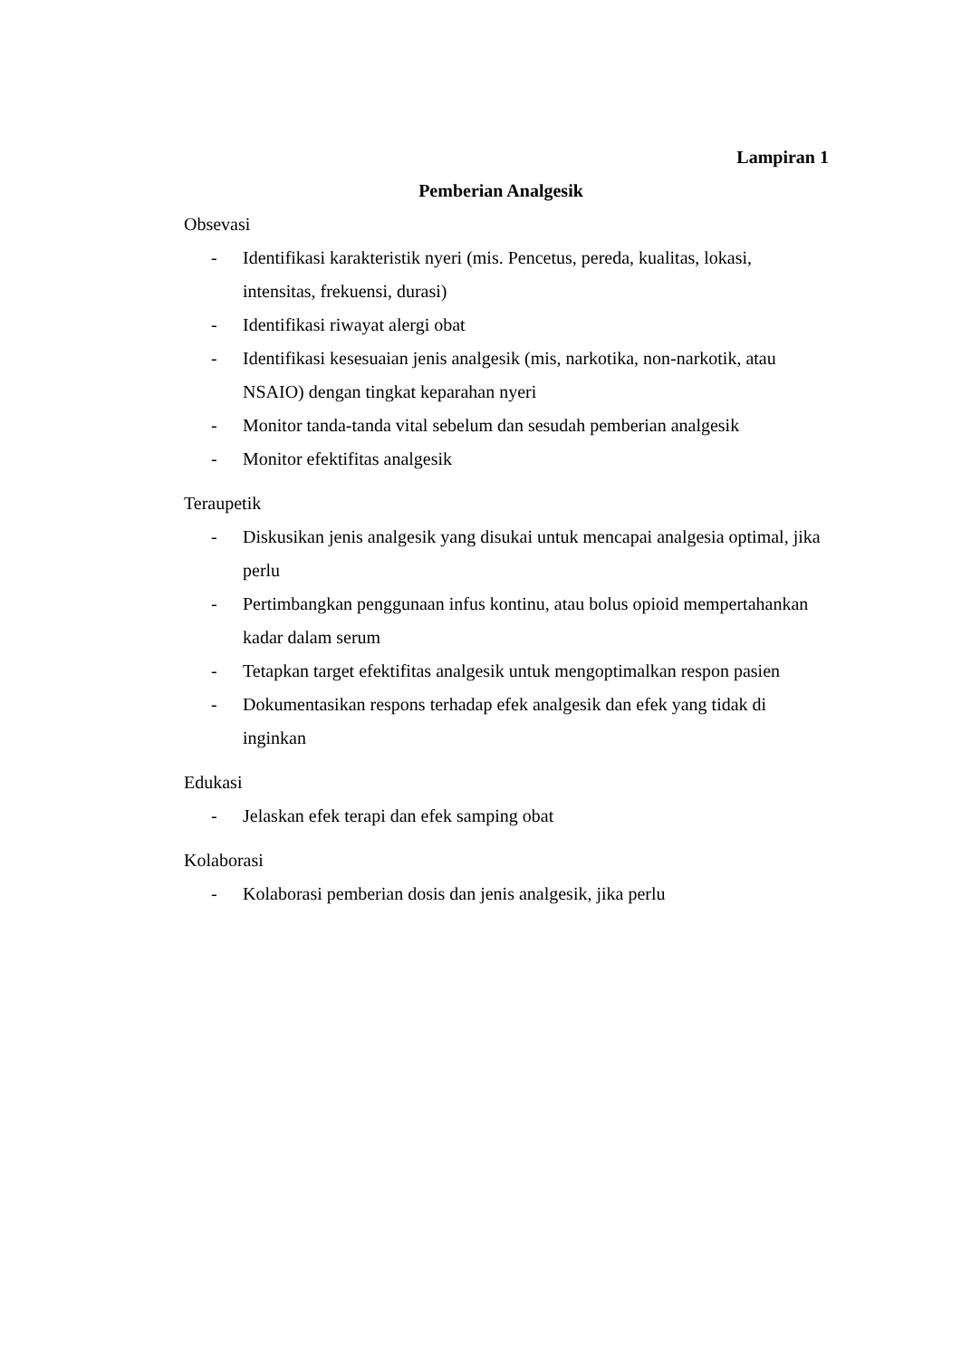Lampiran 1
Pemberian Analgesik
Obsevasi
- Identifikasi karakteristik nyeri (mis. Pencetus, pereda, kualitas, lokasi, intensitas, frekuensi, durasi)
- Identifikasi riwayat alergi obat
- Identifikasi kesesuaian jenis analgesik (mis, narkotika, non-narkotik, atau NSAIO) dengan tingkat keparahan nyeri
- Monitor tanda-tanda vital sebelum dan sesudah pemberian analgesik
- Monitor efektifitas analgesik
Teraupetik
- Diskusikan jenis analgesik yang disukai untuk mencapai analgesia optimal, jika perlu
- Pertimbangkan penggunaan infus kontinu, atau bolus opioid mempertahankan kadar dalam serum
- Tetapkan target efektifitas analgesik untuk mengoptimalkan respon pasien
- Dokumentasikan respons terhadap efek analgesik dan efek yang tidak di inginkan
Edukasi
- Jelaskan efek terapi dan efek samping obat
Kolaborasi
- Kolaborasi pemberian dosis dan jenis analgesik, jika perlu